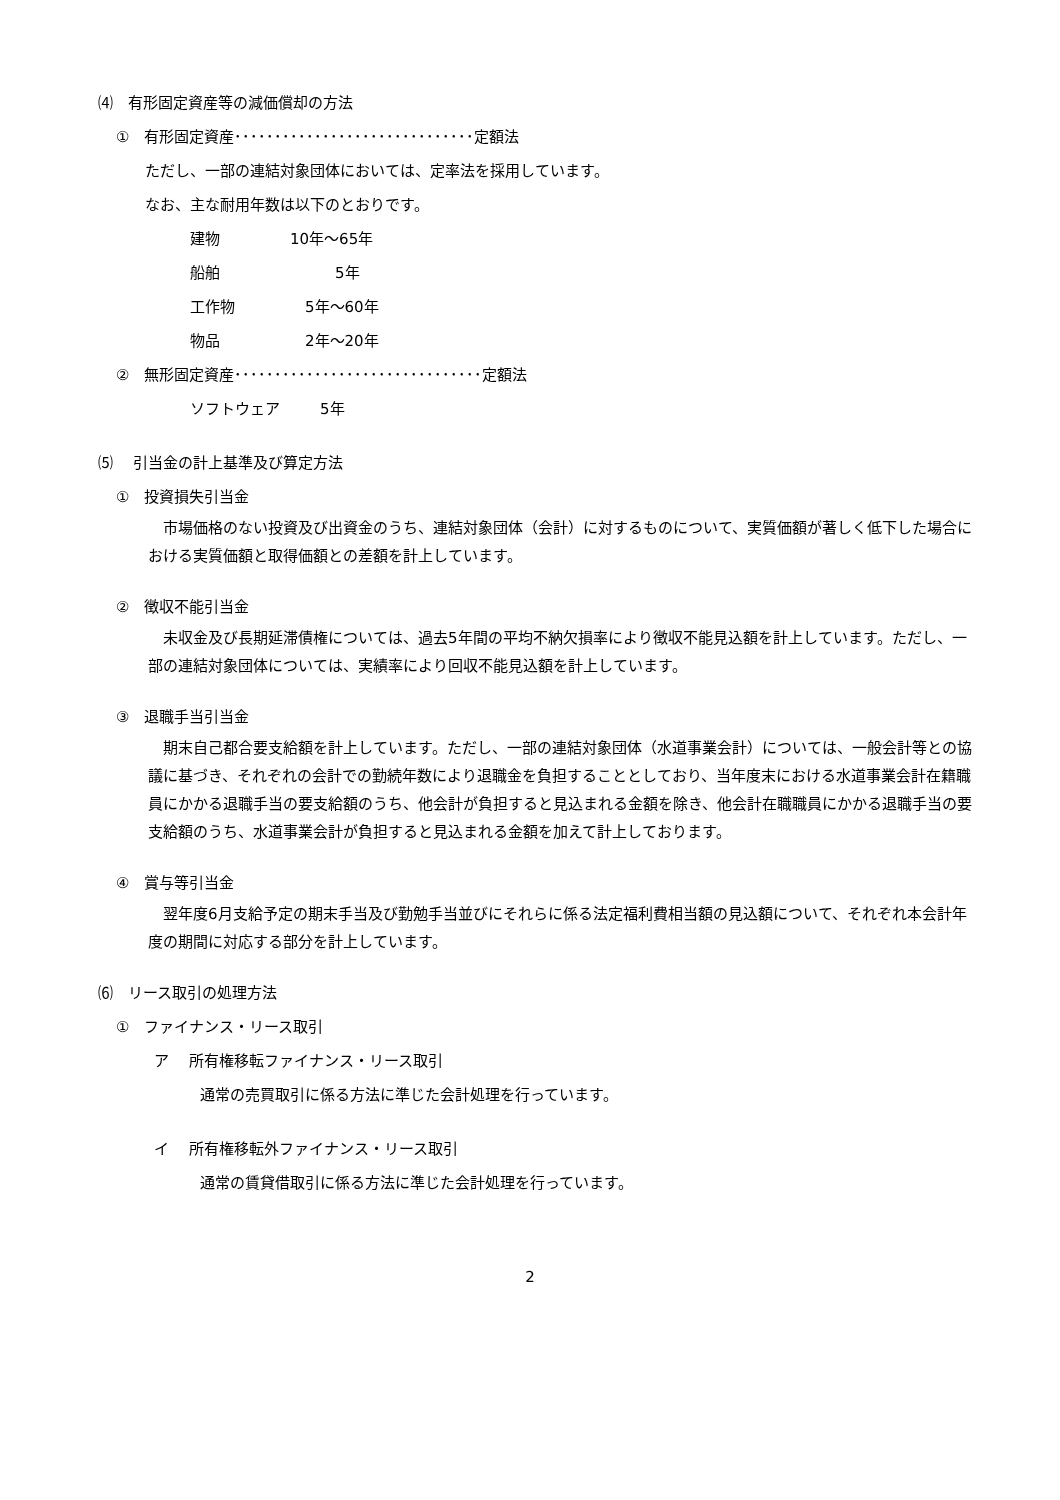⑷　有形固定資産等の減価償却の方法
①　有形固定資産･･････････････････････････････定額法
ただし、一部の連結対象団体においては、定率法を採用しています。
なお、主な耐用年数は以下のとおりです。
建物 10年～65年
船舶　　　5年
工作物　5年～60年
物品　2年～20年
②　無形固定資産･･･････････････････････････････定額法
ソフトウェア　　5年
⑸　 引当金の計上基準及び算定方法
①　投資損失引当金
市場価格のない投資及び出資金のうち、連結対象団体（会計）に対するものについて、実質価額が著しく低下した場合における実質価額と取得価額との差額を計上しています。
②　徴収不能引当金
未収金及び長期延滞債権については、過去5年間の平均不納欠損率により徴収不能見込額を計上しています。ただし、一部の連結対象団体については、実績率により回収不能見込額を計上しています。
③　退職手当引当金
期末自己都合要支給額を計上しています。ただし、一部の連結対象団体（水道事業会計）については、一般会計等との協議に基づき、それぞれの会計での勤続年数により退職金を負担することとしており、当年度末における水道事業会計在籍職員にかかる退職手当の要支給額のうち、他会計が負担すると見込まれる金額を除き、他会計在職職員にかかる退職手当の要支給額のうち、水道事業会計が負担すると見込まれる金額を加えて計上しております。
④　賞与等引当金
翌年度6月支給予定の期末手当及び勤勉手当並びにそれらに係る法定福利費相当額の見込額について、それぞれ本会計年度の期間に対応する部分を計上しています。
⑹　リース取引の処理方法
①　ファイナンス・リース取引
ア　 所有権移転ファイナンス・リース取引
通常の売買取引に係る方法に準じた会計処理を行っています。
イ　 所有権移転外ファイナンス・リース取引
通常の賃貸借取引に係る方法に準じた会計処理を行っています。
2